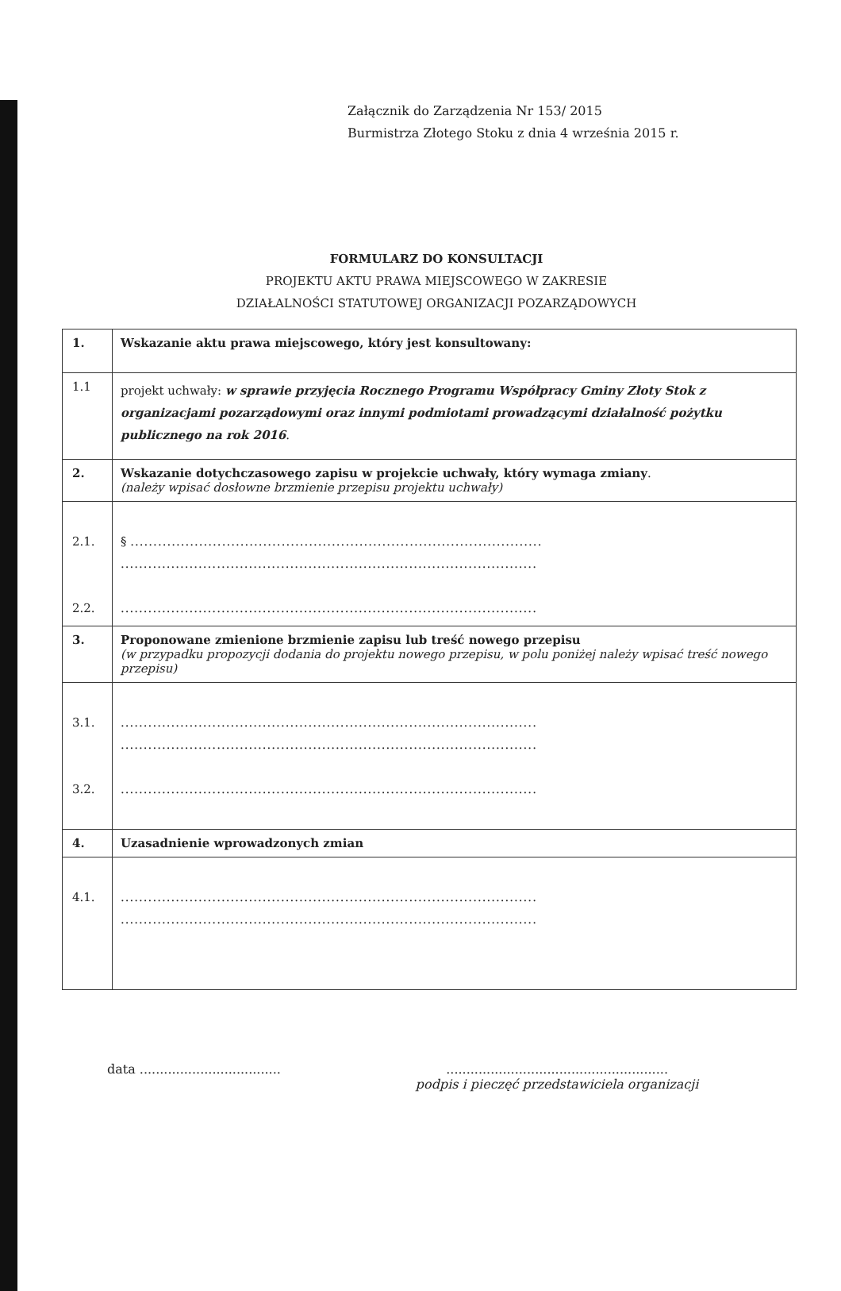Załącznik do Zarządzenia Nr 153/ 2015
Burmistrza Złotego Stoku z dnia 4 września 2015 r.
FORMULARZ DO KONSULTACJI
PROJEKTU AKTU PRAWA MIEJSCOWEGO W ZAKRESIE
DZIAŁALNOŚCI STATUTOWEJ ORGANIZACJI POZARZĄDOWYCH
| 1. | Wskazanie aktu prawa miejscowego, który jest konsultowany: |
| 1.1 | projekt uchwały: w sprawie przyjęcia Rocznego Programu Współpracy Gminy Złoty Stok z organizacjami pozarządowymi oraz innymi podmiotami prowadzącymi działalność pożytku publicznego na rok 2016 . |
| 2. | Wskazanie dotychczasowego zapisu w projekcie uchwały, który wymaga zmiany . (należy wpisać dosłowne brzmienie przepisu projektu uchwały) |
| 2.1. 2.2. | § .......................................................................................... ........................................................................................... ........................................................................................... |
| 3. | Proponowane zmienione brzmienie zapisu lub treść nowego przepisu (w przypadku propozycji dodania do projektu nowego przepisu, w polu poniżej należy wpisać treść nowego przepisu) |
| 3.1. 3.2. | ........................................................................................... ........................................................................................... ........................................................................................... |
| 4. | Uzasadnienie wprowadzonych zmian |
| 4.1. | ........................................................................................... ........................................................................................... |
data ...................................
.......................................................
podpis i pieczęć przedstawiciela organizacji